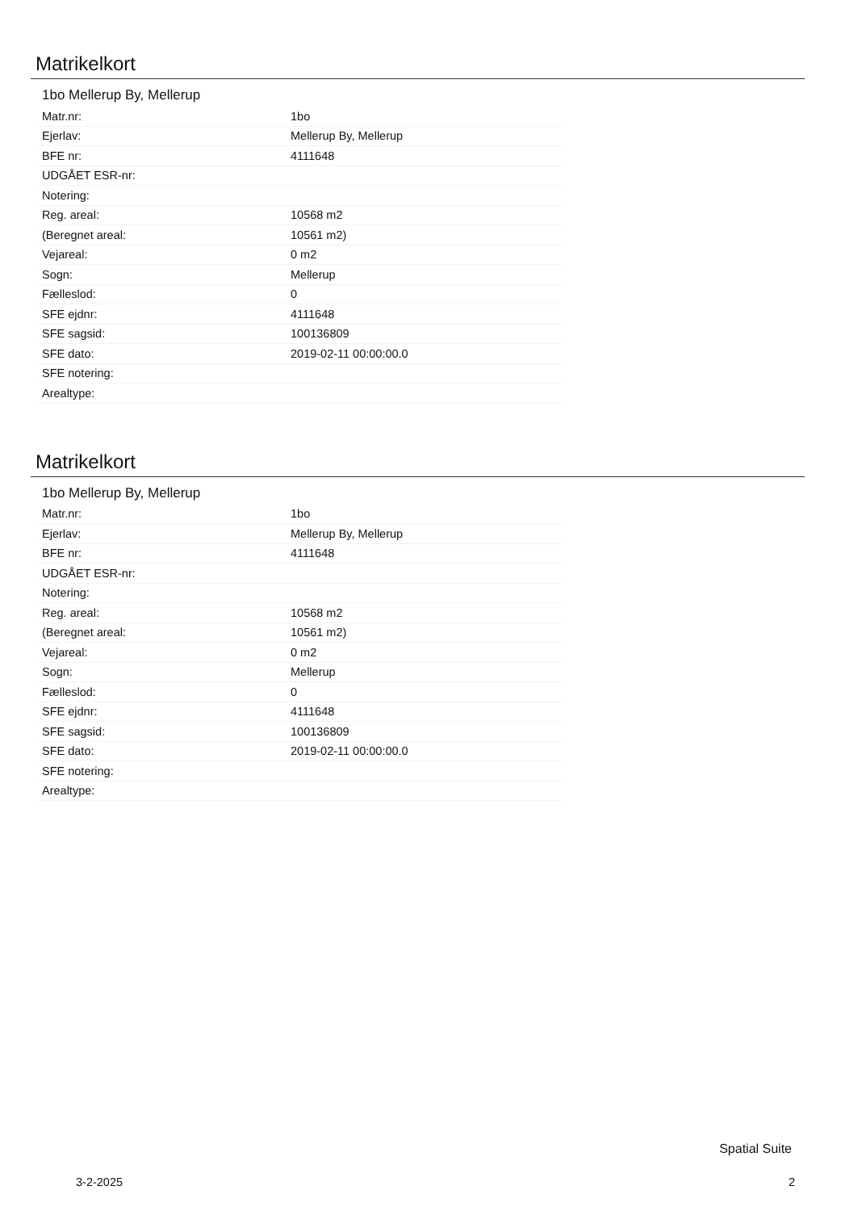Matrikelkort
1bo Mellerup By, Mellerup
| Matr.nr: | 1bo |
| Ejerlav: | Mellerup By, Mellerup |
| BFE nr: | 4111648 |
| UDGÅET ESR-nr: | |
| Notering: | |
| Reg. areal: | 10568 m2 |
| (Beregnet areal: | 10561 m2) |
| Vejareal: | 0 m2 |
| Sogn: | Mellerup |
| Fælleslod: | 0 |
| SFE ejdnr: | 4111648 |
| SFE sagsid: | 100136809 |
| SFE dato: | 2019-02-11 00:00:00.0 |
| SFE notering: | |
| Arealtype: | |
Matrikelkort
1bo Mellerup By, Mellerup
| Matr.nr: | 1bo |
| Ejerlav: | Mellerup By, Mellerup |
| BFE nr: | 4111648 |
| UDGÅET ESR-nr: | |
| Notering: | |
| Reg. areal: | 10568 m2 |
| (Beregnet areal: | 10561 m2) |
| Vejareal: | 0 m2 |
| Sogn: | Mellerup |
| Fælleslod: | 0 |
| SFE ejdnr: | 4111648 |
| SFE sagsid: | 100136809 |
| SFE dato: | 2019-02-11 00:00:00.0 |
| SFE notering: | |
| Arealtype: | |
Spatial Suite
3-2-2025 2